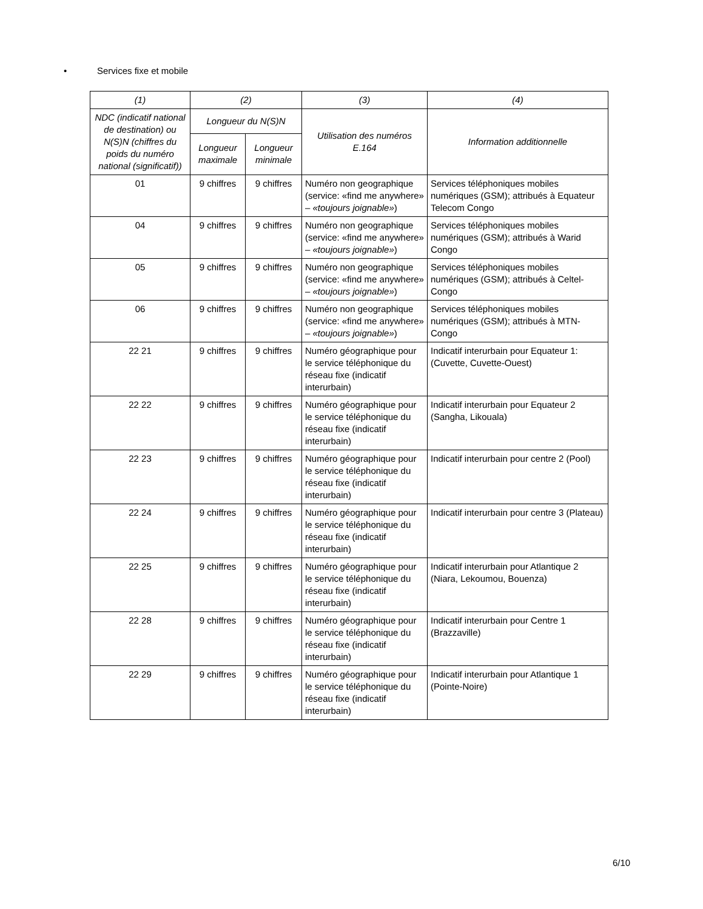• Services fixe et mobile
| (1) | (2) | | (3) | (4) |
| --- | --- | --- | --- | --- |
| NDC (indicatif national de destination) ou N(S)N (chiffres du poids du numéro national (significatif)) | Longueur du N(S)N | | Utilisation des numéros E.164 | Information additionnelle |
| | Longueur maximale | Longueur minimale | | |
| 01 | 9 chiffres | 9 chiffres | Numéro non geographique (service: «find me anywhere» – «toujours joignable» ) | Services téléphoniques mobiles numériques (GSM); attribués à Equateur Telecom Congo |
| 04 | 9 chiffres | 9 chiffres | Numéro non geographique (service: «find me anywhere» – «toujours joignable» ) | Services téléphoniques mobiles numériques (GSM); attribués à Warid Congo |
| 05 | 9 chiffres | 9 chiffres | Numéro non geographique (service: «find me anywhere» – «toujours joignable» ) | Services téléphoniques mobiles numériques (GSM); attribués à Celtel-Congo |
| 06 | 9 chiffres | 9 chiffres | Numéro non geographique (service: «find me anywhere» – «toujours joignable» ) | Services téléphoniques mobiles numériques (GSM); attribués à MTN-Congo |
| 22 21 | 9 chiffres | 9 chiffres | Numéro géographique pour le service téléphonique du réseau fixe (indicatif interurbain) | Indicatif interurbain pour Equateur 1: (Cuvette, Cuvette-Ouest) |
| 22 22 | 9 chiffres | 9 chiffres | Numéro géographique pour le service téléphonique du réseau fixe (indicatif interurbain) | Indicatif interurbain pour Equateur 2 (Sangha, Likouala) |
| 22 23 | 9 chiffres | 9 chiffres | Numéro géographique pour le service téléphonique du réseau fixe (indicatif interurbain) | Indicatif interurbain pour centre 2 (Pool) |
| 22 24 | 9 chiffres | 9 chiffres | Numéro géographique pour le service téléphonique du réseau fixe (indicatif interurbain) | Indicatif interurbain pour centre 3 (Plateau) |
| 22 25 | 9 chiffres | 9 chiffres | Numéro géographique pour le service téléphonique du réseau fixe (indicatif interurbain) | Indicatif interurbain pour Atlantique 2 (Niara, Lekoumou, Bouenza) |
| 22 28 | 9 chiffres | 9 chiffres | Numéro géographique pour le service téléphonique du réseau fixe (indicatif interurbain) | Indicatif interurbain pour Centre 1 (Brazzaville) |
| 22 29 | 9 chiffres | 9 chiffres | Numéro géographique pour le service téléphonique du réseau fixe (indicatif interurbain) | Indicatif interurbain pour Atlantique 1 (Pointe-Noire) |
6/10